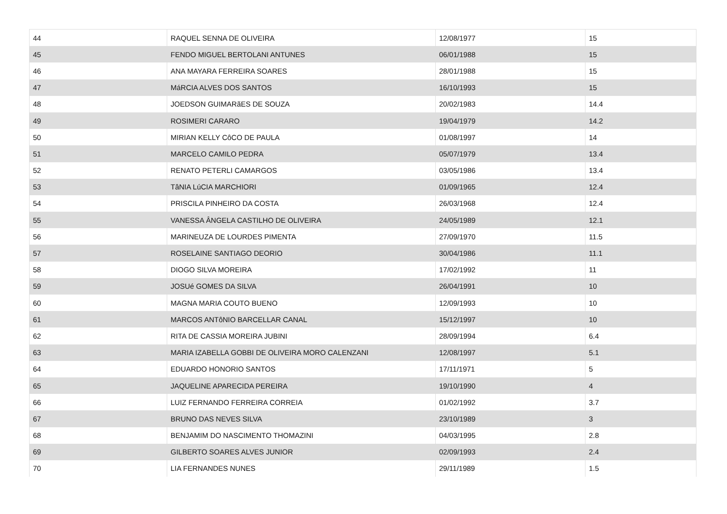| 44 | RAQUEL SENNA DE OLIVEIRA | 12/08/1977 | 15 |
| 45 | FENDO MIGUEL BERTOLANI ANTUNES | 06/01/1988 | 15 |
| 46 | ANA MAYARA FERREIRA SOARES | 28/01/1988 | 15 |
| 47 | MáRCIA ALVES DOS SANTOS | 16/10/1993 | 15 |
| 48 | JOEDSON GUIMARãES DE SOUZA | 20/02/1983 | 14.4 |
| 49 | ROSIMERI CARARO | 19/04/1979 | 14.2 |
| 50 | MIRIAN KELLY CôCO DE PAULA | 01/08/1997 | 14 |
| 51 | MARCELO CAMILO PEDRA | 05/07/1979 | 13.4 |
| 52 | RENATO PETERLI CAMARGOS | 03/05/1986 | 13.4 |
| 53 | TâNIA LúCIA MARCHIORI | 01/09/1965 | 12.4 |
| 54 | PRISCILA PINHEIRO DA COSTA | 26/03/1968 | 12.4 |
| 55 | VANESSA ÂNGELA CASTILHO DE OLIVEIRA | 24/05/1989 | 12.1 |
| 56 | MARINEUZA DE LOURDES PIMENTA | 27/09/1970 | 11.5 |
| 57 | ROSELAINE SANTIAGO DEORIO | 30/04/1986 | 11.1 |
| 58 | DIOGO SILVA MOREIRA | 17/02/1992 | 11 |
| 59 | JOSUé GOMES DA SILVA | 26/04/1991 | 10 |
| 60 | MAGNA MARIA COUTO BUENO | 12/09/1993 | 10 |
| 61 | MARCOS ANTôNIO BARCELLAR CANAL | 15/12/1997 | 10 |
| 62 | RITA DE CASSIA MOREIRA JUBINI | 28/09/1994 | 6.4 |
| 63 | MARIA IZABELLA GOBBI DE OLIVEIRA MORO CALENZANI | 12/08/1997 | 5.1 |
| 64 | EDUARDO HONORIO SANTOS | 17/11/1971 | 5 |
| 65 | JAQUELINE APARECIDA PEREIRA | 19/10/1990 | 4 |
| 66 | LUIZ FERNANDO FERREIRA CORREIA | 01/02/1992 | 3.7 |
| 67 | BRUNO DAS NEVES SILVA | 23/10/1989 | 3 |
| 68 | BENJAMIM DO NASCIMENTO THOMAZINI | 04/03/1995 | 2.8 |
| 69 | GILBERTO SOARES ALVES JUNIOR | 02/09/1993 | 2.4 |
| 70 | LIA FERNANDES NUNES | 29/11/1989 | 1.5 |